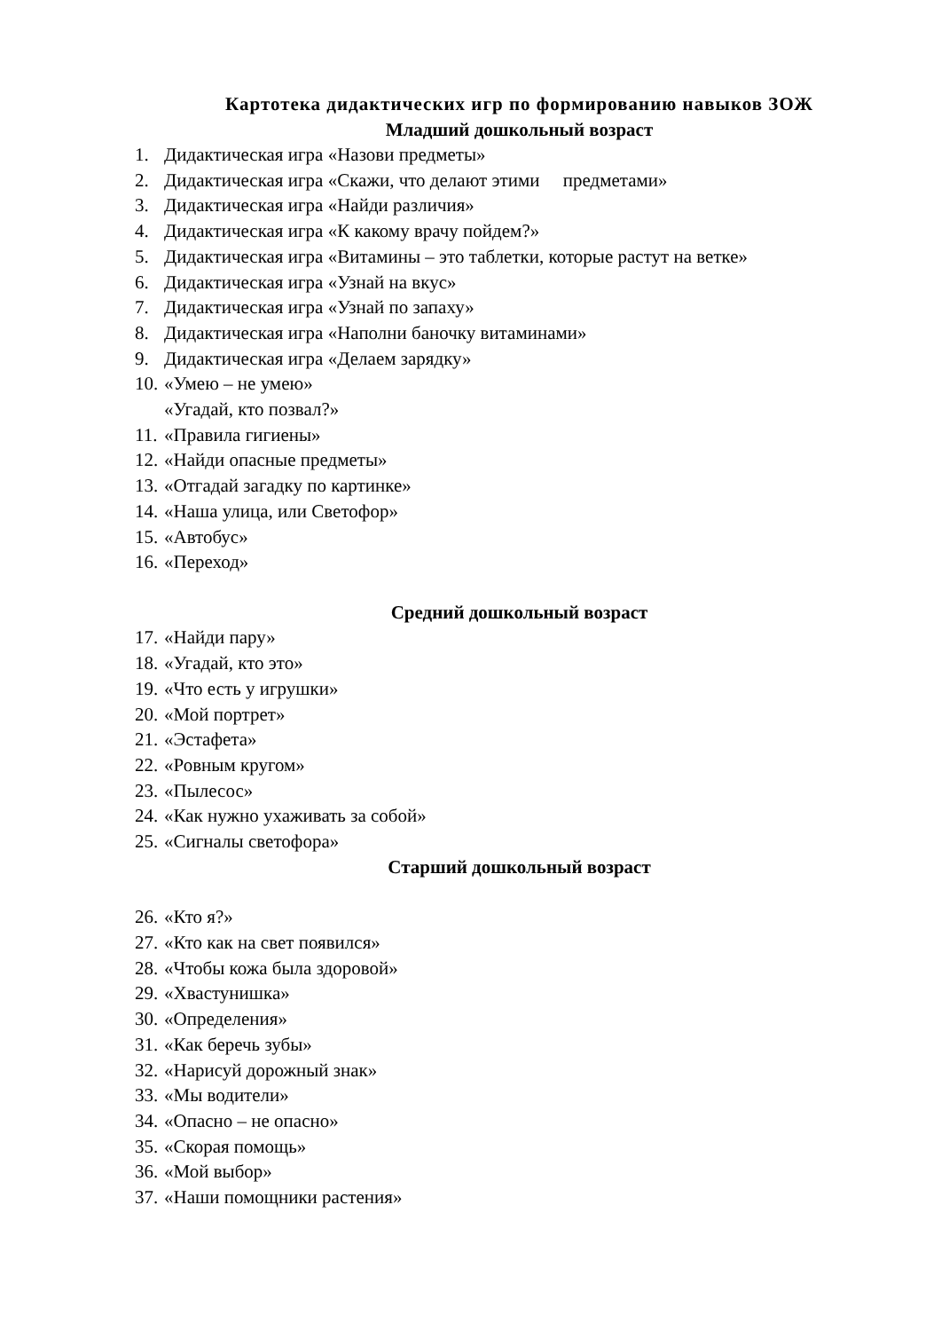Картотека дидактических игр по формированию навыков ЗОЖ
Младший дошкольный возраст
1. Дидактическая игра «Назови предметы»
2. Дидактическая игра «Скажи, что делают этими предметами»
3. Дидактическая игра «Найди различия»
4. Дидактическая игра «К какому врачу пойдем?»
5. Дидактическая игра «Витамины – это таблетки, которые растут на ветке»
6. Дидактическая игра «Узнай на вкус»
7. Дидактическая игра «Узнай по запаху»
8. Дидактическая игра «Наполни баночку витаминами»
9. Дидактическая игра «Делаем зарядку»
10. «Умею – не умею»
«Угадай, кто позвал?»
11. «Правила гигиены»
12. «Найди опасные предметы»
13. «Отгадай загадку по картинке»
14. «Наша улица, или Светофор»
15. «Автобус»
16. «Переход»
Средний дошкольный возраст
17. «Найди пару»
18. «Угадай, кто это»
19. «Что есть у игрушки»
20. «Мой портрет»
21. «Эстафета»
22. «Ровным кругом»
23. «Пылесос»
24. «Как нужно ухаживать за собой»
25. «Сигналы светофора»
Старший дошкольный возраст
26. «Кто я?»
27. «Кто как на свет появился»
28. «Чтобы кожа была здоровой»
29. «Хвастунишка»
30. «Определения»
31. «Как беречь зубы»
32. «Нарисуй дорожный знак»
33. «Мы водители»
34. «Опасно – не опасно»
35. «Скорая помощь»
36. «Мой выбор»
37. «Наши помощники растения»